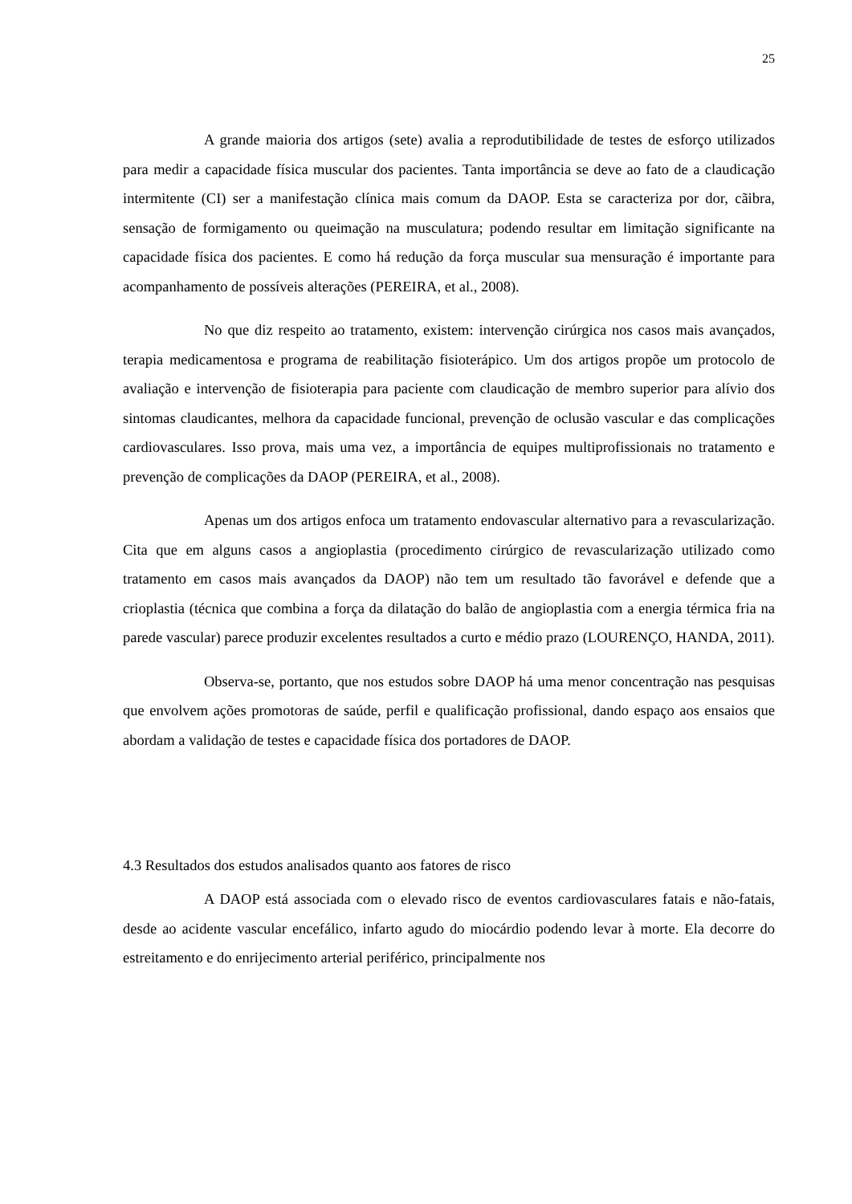25
A grande maioria dos artigos (sete) avalia a reprodutibilidade de testes de esforço utilizados para medir a capacidade física muscular dos pacientes. Tanta importância se deve ao fato de a claudicação intermitente (CI) ser a manifestação clínica mais comum da DAOP. Esta se caracteriza por dor, cãibra, sensação de formigamento ou queimação na musculatura; podendo resultar em limitação significante na capacidade física dos pacientes. E como há redução da força muscular sua mensuração é importante para acompanhamento de possíveis alterações (PEREIRA, et al., 2008).
No que diz respeito ao tratamento, existem: intervenção cirúrgica nos casos mais avançados, terapia medicamentosa e programa de reabilitação fisioterápico. Um dos artigos propõe um protocolo de avaliação e intervenção de fisioterapia para paciente com claudicação de membro superior para alívio dos sintomas claudicantes, melhora da capacidade funcional, prevenção de oclusão vascular e das complicações cardiovasculares. Isso prova, mais uma vez, a importância de equipes multiprofissionais no tratamento e prevenção de complicações da DAOP (PEREIRA, et al., 2008).
Apenas um dos artigos enfoca um tratamento endovascular alternativo para a revascularização. Cita que em alguns casos a angioplastia (procedimento cirúrgico de revascularização utilizado como tratamento em casos mais avançados da DAOP) não tem um resultado tão favorável e defende que a crioplastia (técnica que combina a força da dilatação do balão de angioplastia com a energia térmica fria na parede vascular) parece produzir excelentes resultados a curto e médio prazo (LOURENÇO, HANDA, 2011).
Observa-se, portanto, que nos estudos sobre DAOP há uma menor concentração nas pesquisas que envolvem ações promotoras de saúde, perfil e qualificação profissional, dando espaço aos ensaios que abordam a validação de testes e capacidade física dos portadores de DAOP.
4.3 Resultados dos estudos analisados quanto aos fatores de risco
A DAOP está associada com o elevado risco de eventos cardiovasculares fatais e não-fatais, desde ao acidente vascular encefálico, infarto agudo do miocárdio podendo levar à morte. Ela decorre do estreitamento e do enrijecimento arterial periférico, principalmente nos